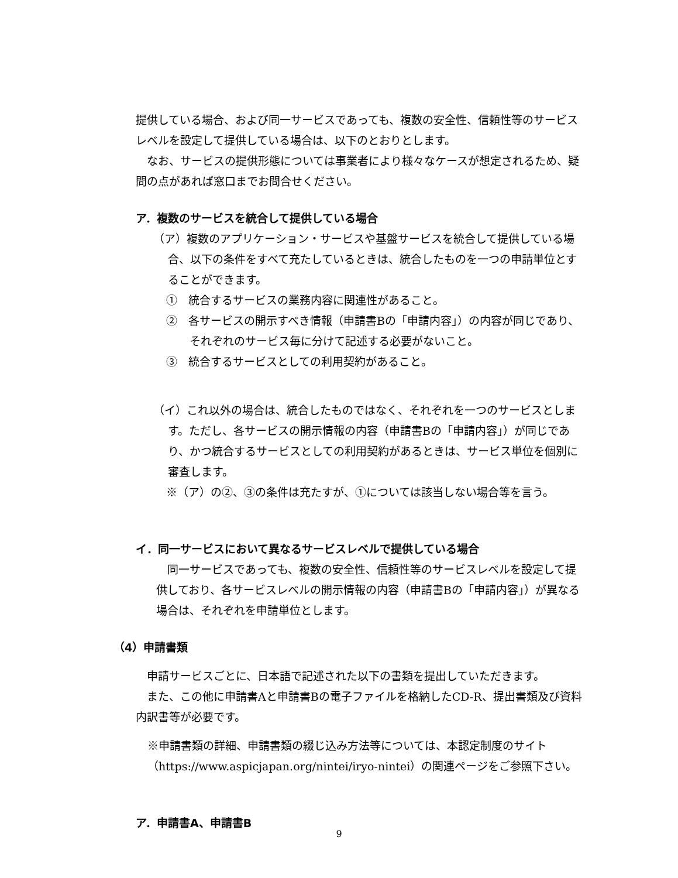提供している場合、および同一サービスであっても、複数の安全性、信頼性等のサービスレベルを設定して提供している場合は、以下のとおりとします。
　なお、サービスの提供形態については事業者により様々なケースが想定されるため、疑問の点があれば窓口までお問合せください。
ア．複数のサービスを統合して提供している場合
（ア）複数のアプリケーション・サービスや基盤サービスを統合して提供している場合、以下の条件をすべて充たしているときは、統合したものを一つの申請単位とすることができます。
①　統合するサービスの業務内容に関連性があること。
②　各サービスの開示すべき情報（申請書Bの「申請内容」）の内容が同じであり、それぞれのサービス毎に分けて記述する必要がないこと。
③　統合するサービスとしての利用契約があること。
（イ）これ以外の場合は、統合したものではなく、それぞれを一つのサービスとします。ただし、各サービスの開示情報の内容（申請書Bの「申請内容」）が同じであり、かつ統合するサービスとしての利用契約があるときは、サービス単位を個別に審査します。
※（ア）の②、③の条件は充たすが、①については該当しない場合等を言う。
イ．同一サービスにおいて異なるサービスレベルで提供している場合
　同一サービスであっても、複数の安全性、信頼性等のサービスレベルを設定して提供しており、各サービスレベルの開示情報の内容（申請書Bの「申請内容」）が異なる場合は、それぞれを申請単位とします。
（4）申請書類
　申請サービスごとに、日本語で記述された以下の書類を提出していただきます。
　また、この他に申請書Aと申請書Bの電子ファイルを格納したCD-R、提出書類及び資料内訳書等が必要です。
※申請書類の詳細、申請書類の綴じ込み方法等については、本認定制度のサイト（https://www.aspicjapan.org/nintei/iryo-nintei）の関連ページをご参照下さい。
ア．申請書A、申請書B
9